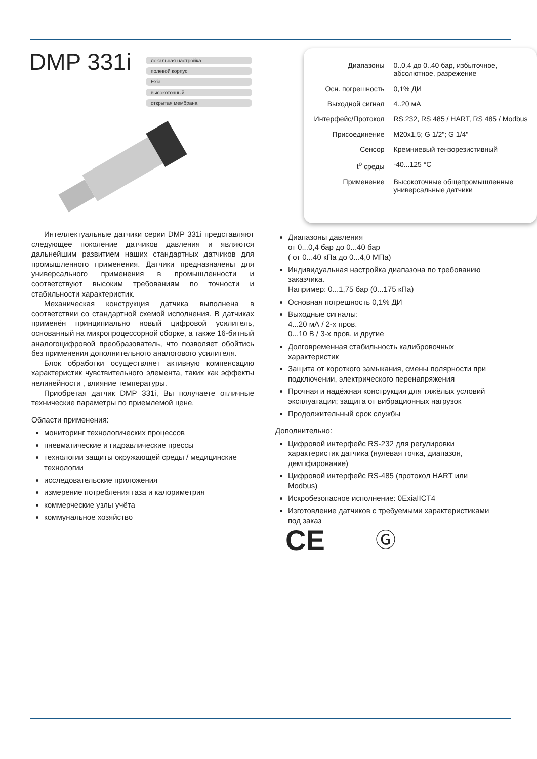DMP 331i
локальная настройка
полевой корпус
Exia
высокоточный
открытая мембрана
| Диапазоны | 0..0,4 до 0..40 бар, избыточное, абсолютное, разрежение |
| Осн. погрешность | 0,1% ДИ |
| Выходной сигнал | 4..20 мА |
| Интерфейс/Протокол | RS 232, RS 485 / HART, RS 485 / Modbus |
| Присоединение | M20x1,5; G 1/2"; G 1/4" |
| Сенсор | Кремниевый тензорезистивный |
| t<sup>o</sup> среды | -40...125 °C |
| Применение | Высокоточные общепромышленные универсальные датчики |
Интеллектуальные датчики серии DMP 331i представляют следующее поколение датчиков давления и являются дальнейшим развитием наших стандартных датчиков для промышленного применения. Датчики предназначены для универсального применения в промышленности и соответствуют высоким требованиям по точности и стабильности характеристик.
Механическая конструкция датчика выполнена в соответствии со стандартной схемой исполнения. В датчиках применён принципиально новый цифровой усилитель, основанный на микропроцессорной сборке, а также 16-битный аналогоцифровой преобразователь, что позволяет обойтись без применения дополнительного аналогового усилителя.
Блок обработки осуществляет активную компенсацию характеристик чувствительного элемента, таких как эффекты нелинейности , влияние температуры.
Приобретая датчик DMP 331i, Вы получаете отличные технические параметры по приемлемой цене.
Области применения:
мониторинг технологических процессов
пневматические и гидравлические прессы
технологии защиты окружающей среды / медицинские технологии
исследовательские приложения
измерение потребления газа и калориметрия
коммерческие узлы учёта
коммунальное хозяйство
Диапазоны давления
от 0...0,4 бар до 0...40 бар
( от 0...40 кПа до 0...4,0 МПа)
Индивидуальная настройка диапазона по требованию заказчика.
Например: 0...1,75 бар (0...175 кПа)
Основная погрешность 0,1% ДИ
Выходные сигналы:
4...20 мА / 2-х пров.
0...10 В / 3-х пров. и другие
Долговременная стабильность калибровочных характеристик
Защита от короткого замыкания, смены полярности при подключении, электрического перенапряжения
Прочная и надёжная конструкция для тяжёлых условий эксплуатации; защита от вибрационных нагрузок
Продолжительный срок службы
Дополнительно:
Цифровой интерфейс RS-232 для регулировки характеристик датчика (нулевая точка, диапазон, демпфирование)
Цифровой интерфейс RS-485 (протокол HART или Modbus)
Искробезопасное исполнение: 0ExiaIICT4
Изготовление датчиков с требуемыми характеристиками под заказ
CE Ⓖ